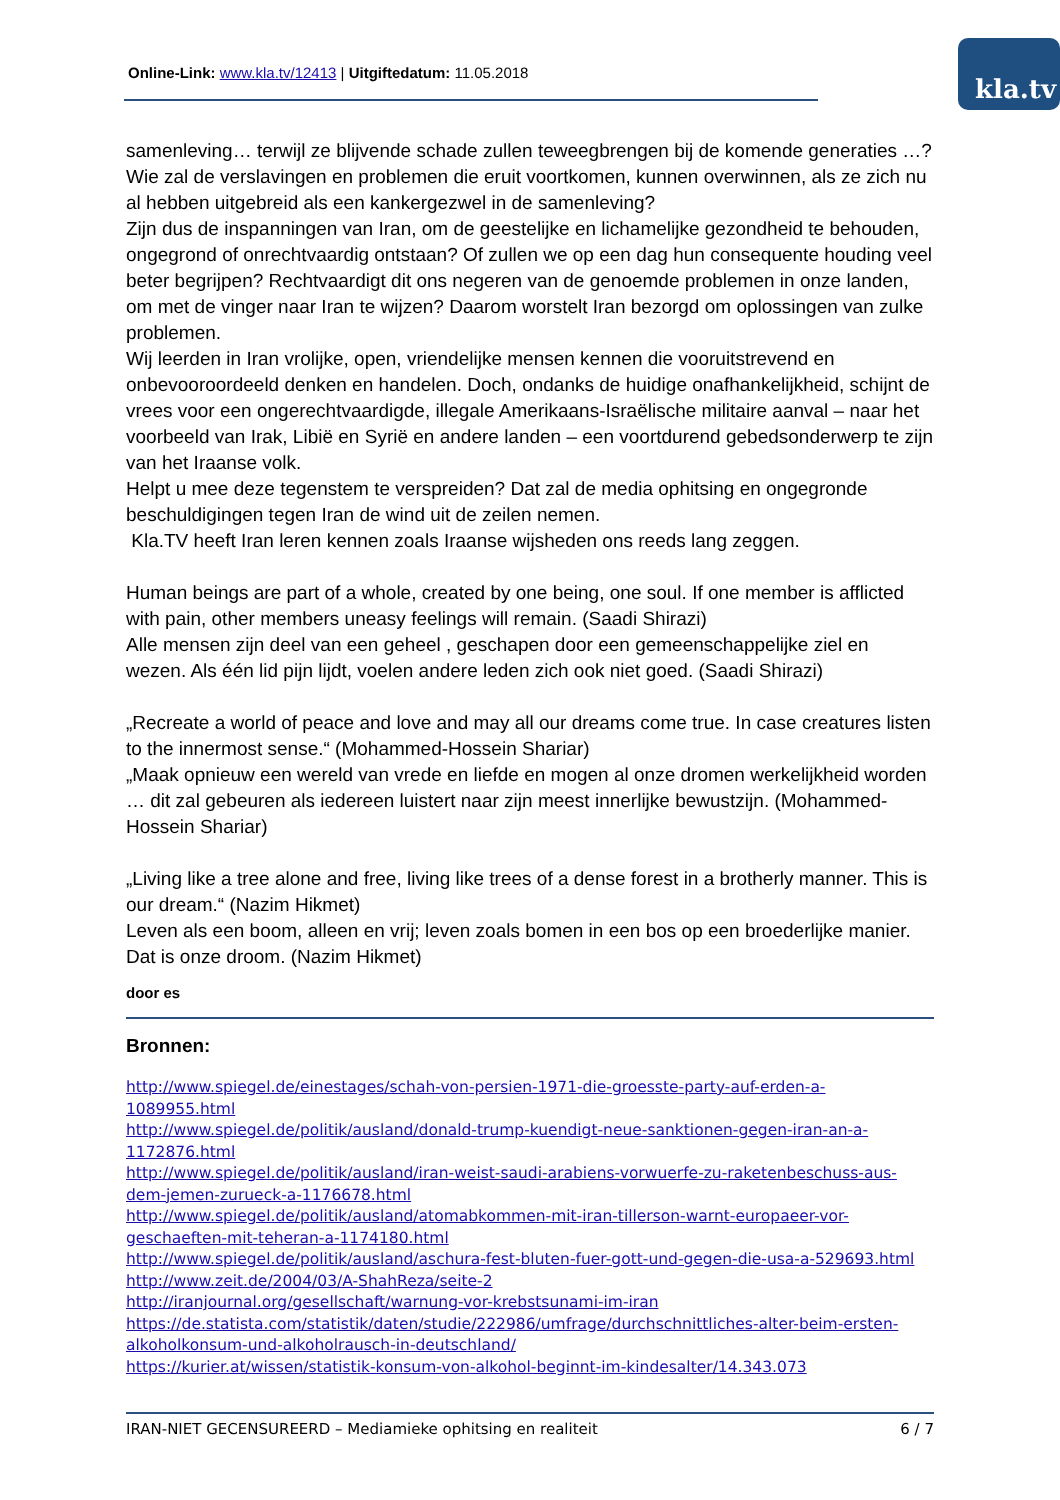Online-Link: www.kla.tv/12413 | Uitgiftedatum: 11.05.2018
kla.tv
samenleving… terwijl ze blijvende schade zullen teweegbrengen bij de komende generaties …? Wie zal de verslavingen en problemen die eruit voortkomen, kunnen overwinnen, als ze zich nu al hebben uitgebreid als een kankergezwel in de samenleving?
Zijn dus de inspanningen van Iran, om de geestelijke en lichamelijke gezondheid te behouden, ongegrond of onrechtvaardig ontstaan? Of zullen we op een dag hun consequente houding veel beter begrijpen? Rechtvaardigt dit ons negeren van de genoemde problemen in onze landen, om met de vinger naar Iran te wijzen? Daarom worstelt Iran bezorgd om oplossingen van zulke problemen.
Wij leerden in Iran vrolijke, open, vriendelijke mensen kennen die vooruitstrevend en onbevooroordeeld denken en handelen. Doch, ondanks de huidige onafhankelijkheid, schijnt de vrees voor een ongerechtvaardigde, illegale Amerikaans-Israëlische militaire aanval – naar het voorbeeld van Irak, Libië en Syrië en andere landen – een voortdurend gebedsonderwerp te zijn van het Iraanse volk.
Helpt u mee deze tegenstem te verspreiden? Dat zal de media ophitsing en ongegronde beschuldigingen tegen Iran de wind uit de zeilen nemen.
Kla.TV heeft Iran leren kennen zoals Iraanse wijsheden ons reeds lang zeggen.
Human beings are part of a whole, created by one being, one soul. If one member is afflicted with pain, other members uneasy feelings will remain. (Saadi Shirazi)
Alle mensen zijn deel van een geheel , geschapen door een gemeenschappelijke ziel en wezen. Als één lid pijn lijdt, voelen andere leden zich ook niet goed. (Saadi Shirazi)
„Recreate a world of peace and love and may all our dreams come true. In case creatures listen to the innermost sense.“ (Mohammed-Hossein Shariar)
„Maak opnieuw een wereld van vrede en liefde en mogen al onze dromen werkelijkheid worden … dit zal gebeuren als iedereen luistert naar zijn meest innerlijke bewustzijn. (Mohammed-Hossein Shariar)
„Living like a tree alone and free, living like trees of a dense forest in a brotherly manner. This is our dream.“ (Nazim Hikmet)
Leven als een boom, alleen en vrij; leven zoals bomen in een bos op een broederlijke manier. Dat is onze droom. (Nazim Hikmet)
door es
Bronnen:
http://www.spiegel.de/einestages/schah-von-persien-1971-die-groesste-party-auf-erden-a-1089955.html
http://www.spiegel.de/politik/ausland/donald-trump-kuendigt-neue-sanktionen-gegen-iran-an-a-1172876.html
http://www.spiegel.de/politik/ausland/iran-weist-saudi-arabiens-vorwuerfe-zu-raketenbeschuss-aus-dem-jemen-zurueck-a-1176678.html
http://www.spiegel.de/politik/ausland/atomabkommen-mit-iran-tillerson-warnt-europaeer-vor-geschaeften-mit-teheran-a-1174180.html
http://www.spiegel.de/politik/ausland/aschura-fest-bluten-fuer-gott-und-gegen-die-usa-a-529693.html
http://www.zeit.de/2004/03/A-ShahReza/seite-2
http://iranjournal.org/gesellschaft/warnung-vor-krebstsunami-im-iran
https://de.statista.com/statistik/daten/studie/222986/umfrage/durchschnittliches-alter-beim-ersten-alkoholkonsum-und-alkoholrausch-in-deutschland/
https://kurier.at/wissen/statistik-konsum-von-alkohol-beginnt-im-kindesalter/14.343.073
IRAN-NIET GECENSUREERD – Mediamieke ophitsing en realiteit 6 / 7